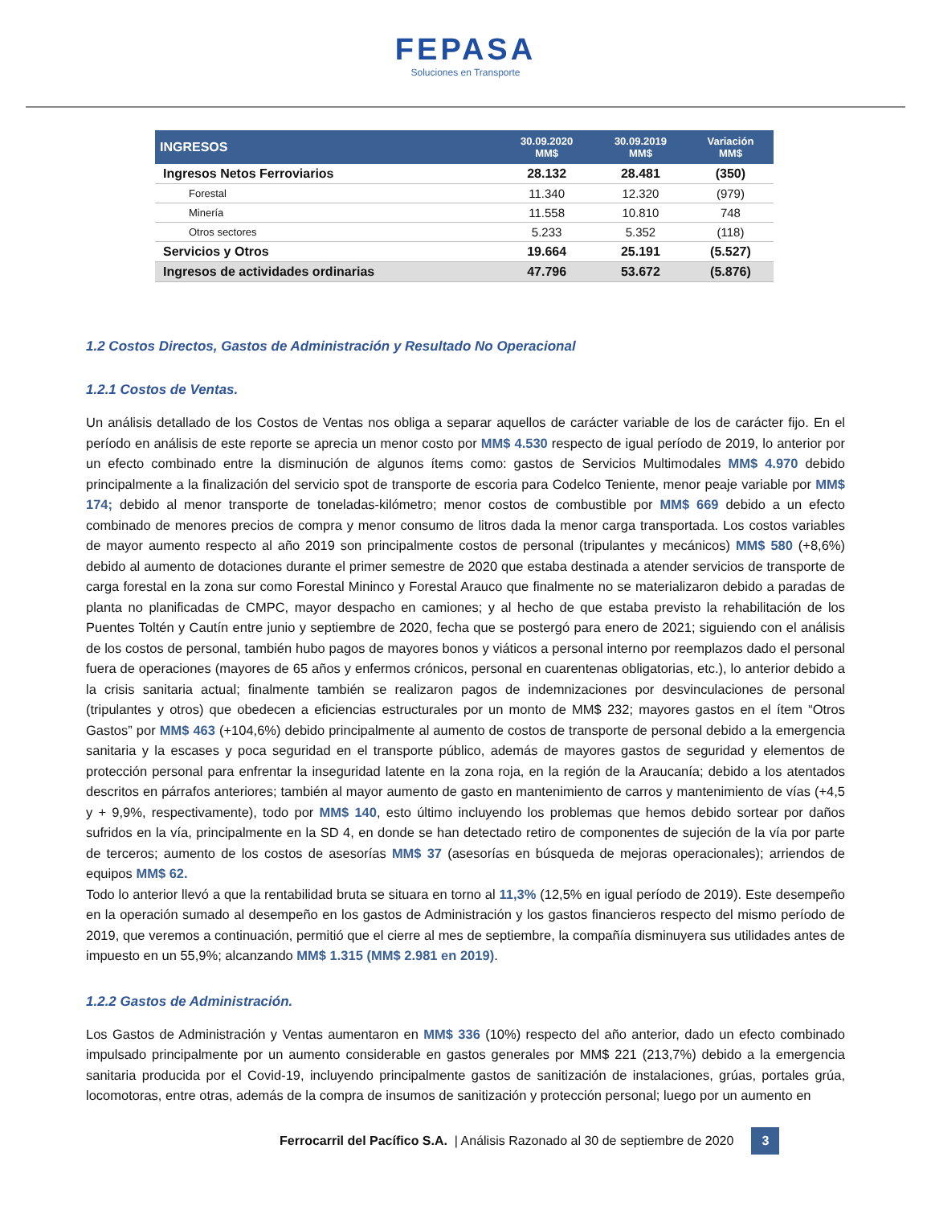FEPASA
Soluciones en Transporte
| INGRESOS | 30.09.2020 MM$ | 30.09.2019 MM$ | Variación MM$ |
| --- | --- | --- | --- |
| Ingresos Netos Ferroviarios | 28.132 | 28.481 | (350) |
| Forestal | 11.340 | 12.320 | (979) |
| Minería | 11.558 | 10.810 | 748 |
| Otros sectores | 5.233 | 5.352 | (118) |
| Servicios y Otros | 19.664 | 25.191 | (5.527) |
| Ingresos de actividades ordinarias | 47.796 | 53.672 | (5.876) |
1.2 Costos Directos, Gastos de Administración y Resultado No Operacional
1.2.1 Costos de Ventas.
Un análisis detallado de los Costos de Ventas nos obliga a separar aquellos de carácter variable de los de carácter fijo. En el período en análisis de este reporte se aprecia un menor costo por MM$ 4.530 respecto de igual período de 2019, lo anterior por un efecto combinado entre la disminución de algunos ítems como: gastos de Servicios Multimodales MM$ 4.970 debido principalmente a la finalización del servicio spot de transporte de escoria para Codelco Teniente, menor peaje variable por MM$ 174; debido al menor transporte de toneladas-kilómetro; menor costos de combustible por MM$ 669 debido a un efecto combinado de menores precios de compra y menor consumo de litros dada la menor carga transportada. Los costos variables de mayor aumento respecto al año 2019 son principalmente costos de personal (tripulantes y mecánicos) MM$ 580 (+8,6%) debido al aumento de dotaciones durante el primer semestre de 2020 que estaba destinada a atender servicios de transporte de carga forestal en la zona sur como Forestal Mininco y Forestal Arauco que finalmente no se materializaron debido a paradas de planta no planificadas de CMPC, mayor despacho en camiones; y al hecho de que estaba previsto la rehabilitación de los Puentes Toltén y Cautín entre junio y septiembre de 2020, fecha que se postergó para enero de 2021; siguiendo con el análisis de los costos de personal, también hubo pagos de mayores bonos y viáticos a personal interno por reemplazos dado el personal fuera de operaciones (mayores de 65 años y enfermos crónicos, personal en cuarentenas obligatorias, etc.), lo anterior debido a la crisis sanitaria actual; finalmente también se realizaron pagos de indemnizaciones por desvinculaciones de personal (tripulantes y otros) que obedecen a eficiencias estructurales por un monto de MM$ 232; mayores gastos en el ítem “Otros Gastos” por MM$ 463 (+104,6%) debido principalmente al aumento de costos de transporte de personal debido a la emergencia sanitaria y la escases y poca seguridad en el transporte público, además de mayores gastos de seguridad y elementos de protección personal para enfrentar la inseguridad latente en la zona roja, en la región de la Araucanía; debido a los atentados descritos en párrafos anteriores; también al mayor aumento de gasto en mantenimiento de carros y mantenimiento de vías (+4,5 y + 9,9%, respectivamente), todo por MM$ 140, esto último incluyendo los problemas que hemos debido sortear por daños sufridos en la vía, principalmente en la SD 4, en donde se han detectado retiro de componentes de sujeción de la vía por parte de terceros; aumento de los costos de asesorías MM$ 37 (asesorías en búsqueda de mejoras operacionales); arriendos de equipos MM$ 62.
Todo lo anterior llevó a que la rentabilidad bruta se situara en torno al 11,3% (12,5% en igual período de 2019). Este desempeño en la operación sumado al desempeño en los gastos de Administración y los gastos financieros respecto del mismo período de 2019, que veremos a continuación, permitió que el cierre al mes de septiembre, la compañía disminuyera sus utilidades antes de impuesto en un 55,9%; alcanzando MM$ 1.315 (MM$ 2.981 en 2019).
1.2.2 Gastos de Administración.
Los Gastos de Administración y Ventas aumentaron en MM$ 336 (10%) respecto del año anterior, dado un efecto combinado impulsado principalmente por un aumento considerable en gastos generales por MM$ 221 (213,7%) debido a la emergencia sanitaria producida por el Covid-19, incluyendo principalmente gastos de sanitización de instalaciones, grúas, portales grúa, locomotoras, entre otras, además de la compra de insumos de sanitización y protección personal; luego por un aumento en
Ferrocarril del Pacífico S.A. | Análisis Razonado al 30 de septiembre de 2020
3